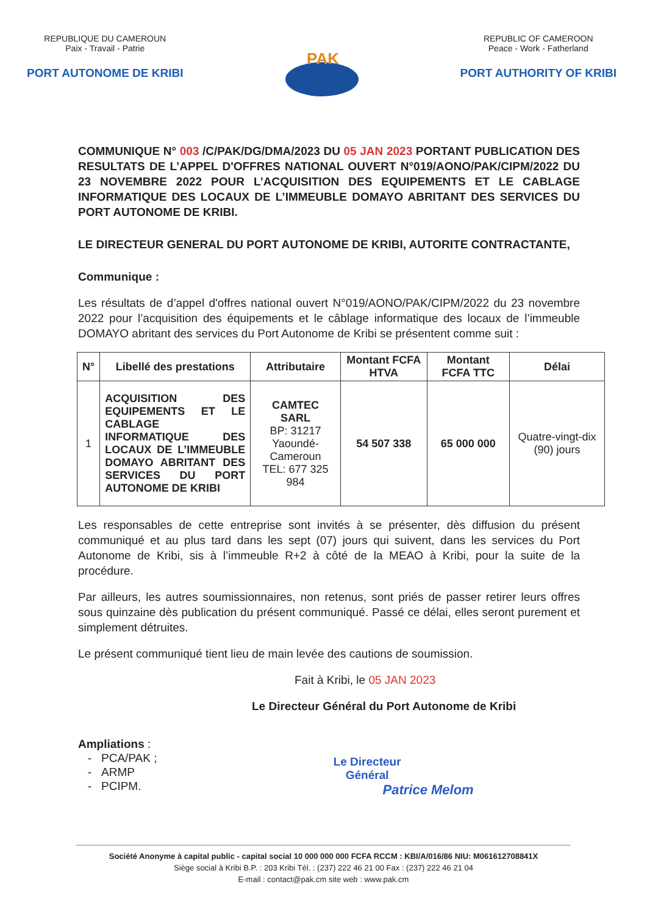REPUBLIQUE DU CAMEROUN
Paix - Travail - Patrie
PORT AUTONOME DE KRIBI
PAK
REPUBLIC OF CAMEROON
Peace - Work - Fatherland
PORT AUTHORITY OF KRIBI
COMMUNIQUE N° 003 /C/PAK/DG/DMA/2023 DU 05 JAN 2023 PORTANT PUBLICATION DES RESULTATS DE L’APPEL D'OFFRES NATIONAL OUVERT N°019/AONO/PAK/CIPM/2022 DU 23 NOVEMBRE 2022 POUR L’ACQUISITION DES EQUIPEMENTS ET LE CABLAGE INFORMATIQUE DES LOCAUX DE L’IMMEUBLE DOMAYO ABRITANT DES SERVICES DU PORT AUTONOME DE KRIBI.
LE DIRECTEUR GENERAL DU PORT AUTONOME DE KRIBI, AUTORITE CONTRACTANTE,
Communique :
Les résultats de d’appel d'offres national ouvert N°019/AONO/PAK/CIPM/2022 du 23 novembre 2022 pour l’acquisition des équipements et le câblage informatique des locaux de l’immeuble DOMAYO abritant des services du Port Autonome de Kribi se présentent comme suit :
| N° | Libellé des prestations | Attributaire | Montant FCFA HTVA | Montant FCFA TTC | Délai |
| --- | --- | --- | --- | --- | --- |
| 1 | ACQUISITION DES EQUIPEMENTS ET LE CABLAGE INFORMATIQUE DES LOCAUX DE L’IMMEUBLE DOMAYO ABRITANT DES SERVICES DU PORT AUTONOME DE KRIBI | CAMTEC SARL BP: 31217 Yaoundé-Cameroun TEL: 677 325 984 | 54 507 338 | 65 000 000 | Quatre-vingt-dix (90) jours |
Les responsables de cette entreprise sont invités à se présenter, dès diffusion du présent communiqué et au plus tard dans les sept (07) jours qui suivent, dans les services du Port Autonome de Kribi, sis à l’immeuble R+2 à côté de la MEAO à Kribi, pour la suite de la procédure.
Par ailleurs, les autres soumissionnaires, non retenus, sont priés de passer retirer leurs offres sous quinzaine dès publication du présent communiqué. Passé ce délai, elles seront purement et simplement détruites.
Le présent communiqué tient lieu de main levée des cautions de soumission.
Fait à Kribi, le 05 JAN 2023
Le Directeur Général du Port Autonome de Kribi
Ampliations :
- PCA/PAK ;
- ARMP
- PCIPM.
Le Directeur
Général
Patrice Melom
Société Anonyme à capital public - capital social 10 000 000 000 FCFA RCCM : KBI/A/016/86 NIU: M061612708841X
Siège social à Kribi B.P. : 203 Kribi Tél. : (237) 222 46 21 00 Fax : (237) 222 46 21 04
E-mail : contact@pak.cm site web : www.pak.cm